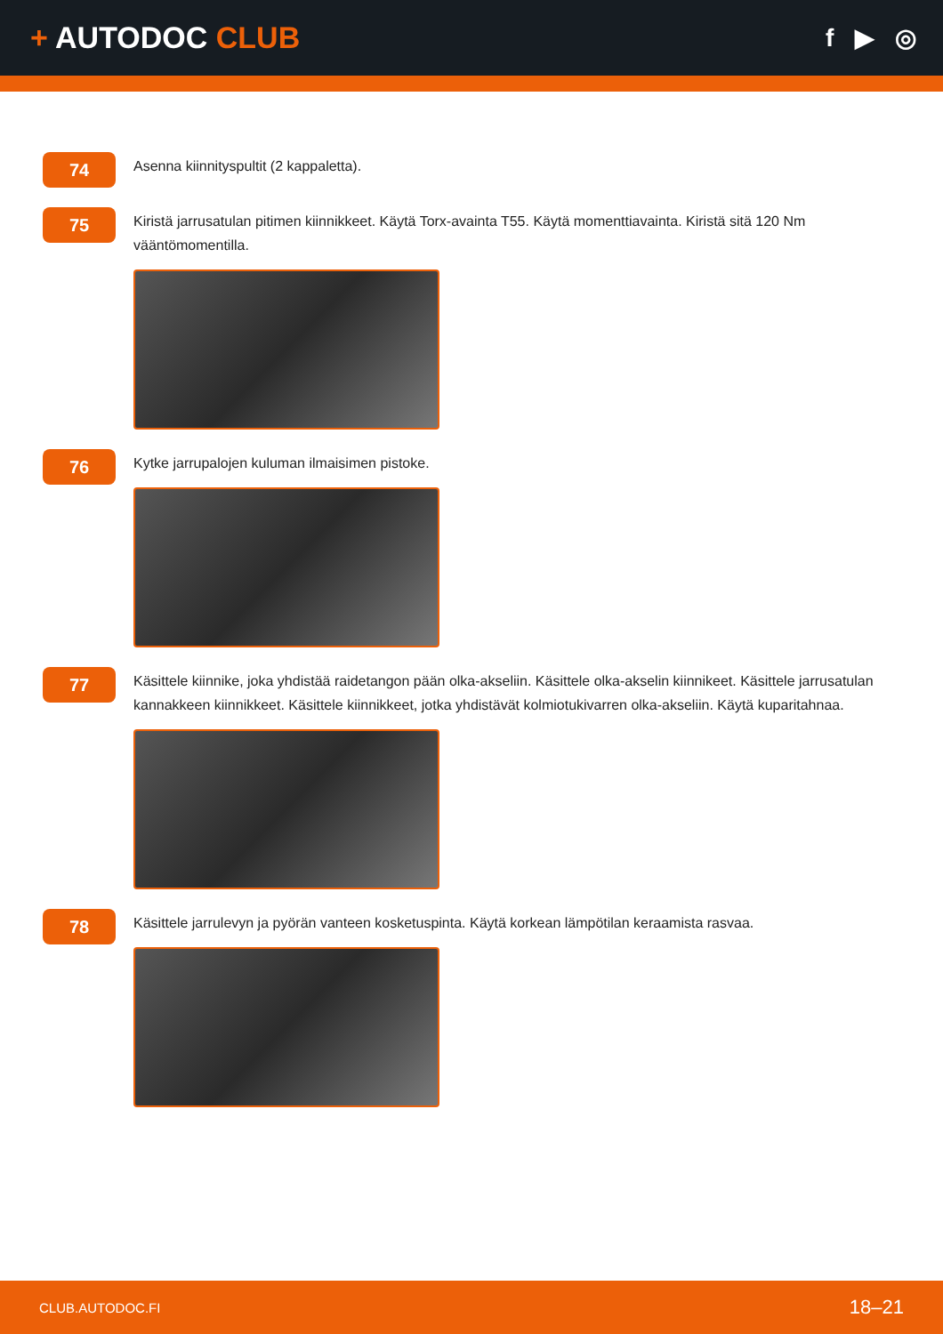+ AUTODOC CLUB
f ▶ ◎
74
Asenna kiinnityspultit (2 kappaletta).
75
Kiristä jarrusatulan pitimen kiinnikkeet. Käytä Torx-avainta T55. Käytä momenttiavainta. Kiristä sitä 120 Nm vääntömomentilla.
76
Kytke jarrupalojen kuluman ilmaisimen pistoke.
77
Käsittele kiinnike, joka yhdistää raidetangon pään olka-akseliin. Käsittele olka-akselin kiinnikeet. Käsittele jarrusatulan kannakkeen kiinnikkeet. Käsittele kiinnikkeet, jotka yhdistävät kolmiotukivarren olka-akseliin. Käytä kuparitahnaa.
78
Käsittele jarrulevyn ja pyörän vanteen kosketuspinta. Käytä korkean lämpötilan keraamista rasvaa.
CLUB.AUTODOC.FI 18–21